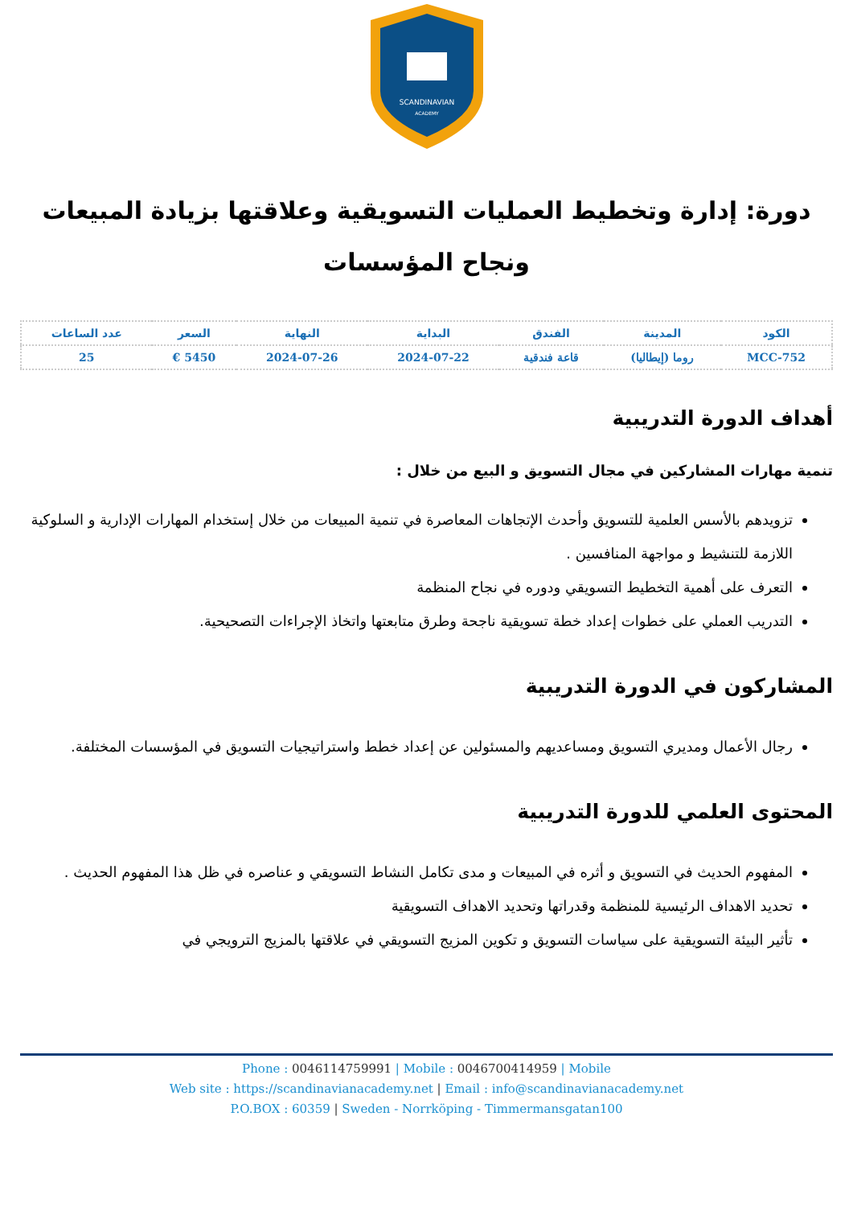SCANDINAVIAN
ACADEMY
دورة: إدارة وتخطيط العمليات التسويقية وعلاقتها بزيادة المبيعات ونجاح المؤسسات
| الكود | المدينة | الفندق | البداية | النهاية | السعر | عدد الساعات |
| --- | --- | --- | --- | --- | --- | --- |
| MCC-752 | روما (إيطاليا) | قاعة فندقية | 2024-07-22 | 2024-07-26 | 5450 € | 25 |
أهداف الدورة التدريبية
تنمية مهارات المشاركين في مجال التسويق و البيع من خلال :
تزويدهم بالأسس العلمية للتسويق وأحدث الإتجاهات المعاصرة في تنمية المبيعات من خلال إستخدام المهارات الإدارية و السلوكية اللازمة للتنشيط و مواجهة المنافسين .
التعرف على أهمية التخطيط التسويقي ودوره في نجاح المنظمة
التدريب العملي على خطوات إعداد خطة تسويقية ناجحة وطرق متابعتها واتخاذ الإجراءات التصحيحية.
المشاركون في الدورة التدريبية
رجال الأعمال ومديري التسويق ومساعديهم والمسئولين عن إعداد خطط واستراتيجيات التسويق في المؤسسات المختلفة.
المحتوى العلمي للدورة التدريبية
المفهوم الحديث في التسويق و أثره في المبيعات و مدى تكامل النشاط التسويقي و عناصره في ظل هذا المفهوم الحديث .
تحديد الاهداف الرئيسية للمنظمة وقدراتها وتحديد الاهداف التسويقية
تأثير البيئة التسويقية على سياسات التسويق و تكوين المزيج التسويقي في علاقتها بالمزيج الترويجي في
Phone : 0046114759991 | Mobile : 0046700414959 | Mobile
Web site : https://scandinavianacademy.net | Email : info@scandinavianacademy.net
P.O.BOX : 60359 | Sweden - Norrköping - Timmermansgatan100